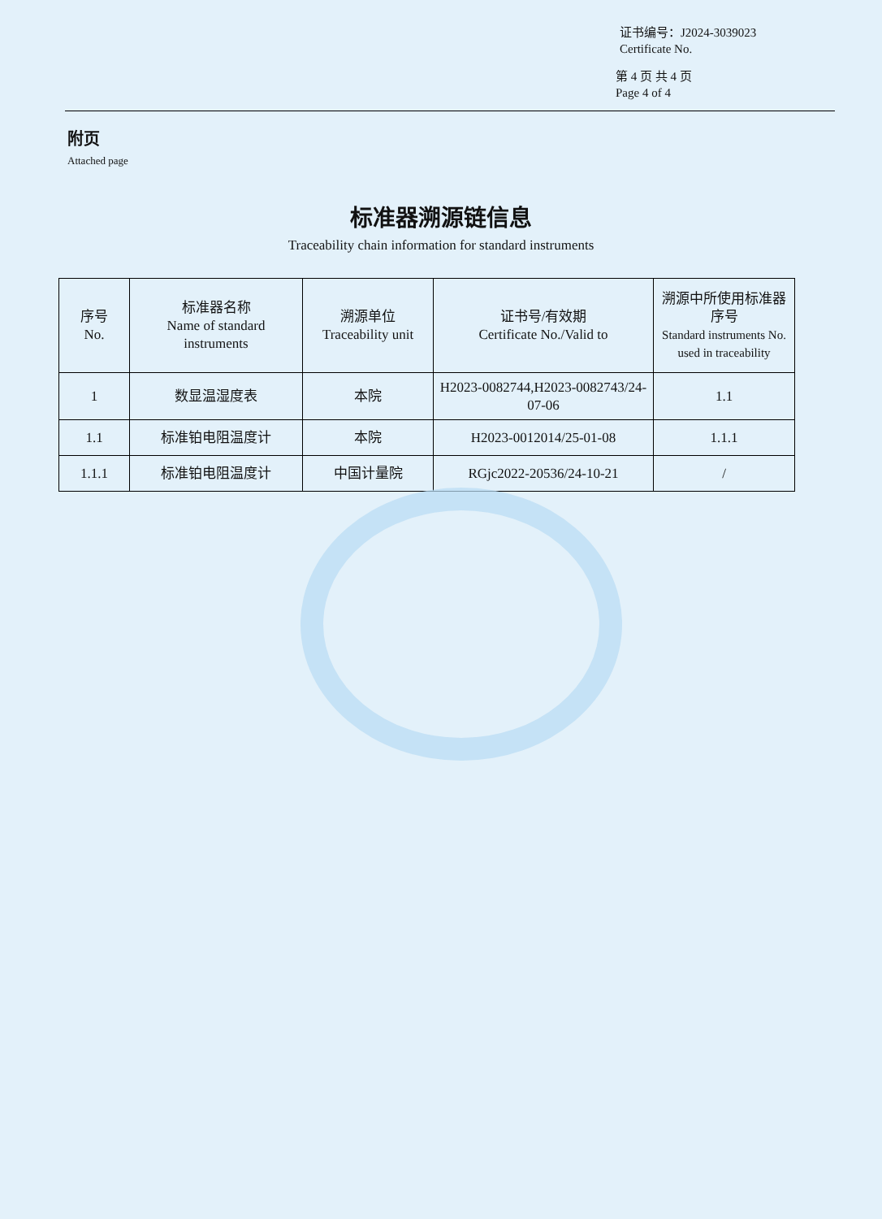证书编号：J2024-3039023
Certificate No.
第 4 页 共 4 页
Page 4 of 4
附页
Attached page
标准器溯源链信息
Traceability chain information for standard instruments
| 序号 No. | 标准器名称 Name of standard instruments | 溯源单位 Traceability unit | 证书号/有效期 Certificate No./Valid to | 溯源中所使用标准器序号 Standard instruments No. used in traceability |
| --- | --- | --- | --- | --- |
| 1 | 数显温湿度表 | 本院 | H2023-0082744,H2023-0082743/24-07-06 | 1.1 |
| 1.1 | 标准铂电阻温度计 | 本院 | H2023-0012014/25-01-08 | 1.1.1 |
| 1.1.1 | 标准铂电阻温度计 | 中国计量院 | RGjc2022-20536/24-10-21 | / |